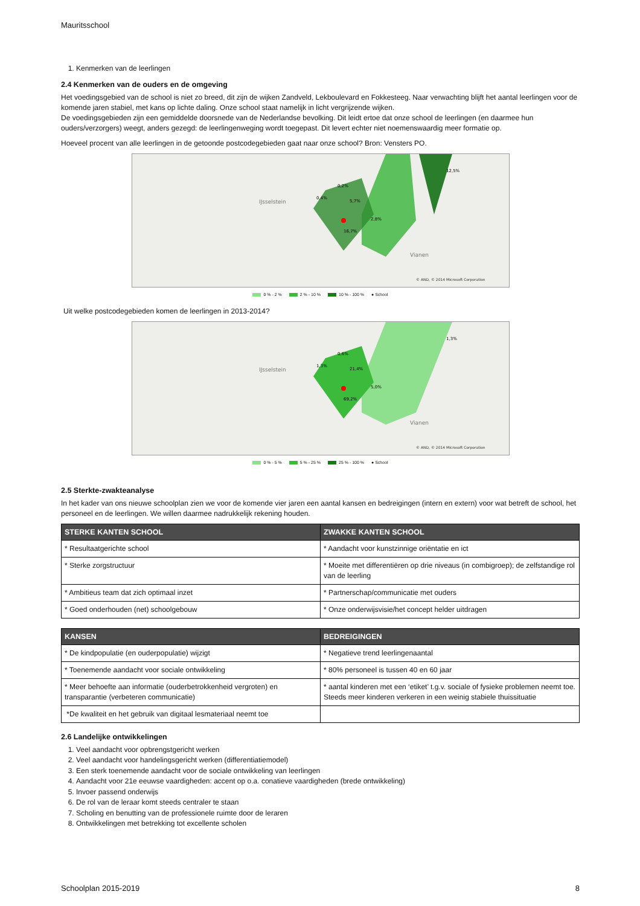Mauritsschool
1. Kenmerken van de leerlingen
2.4 Kenmerken van de ouders en de omgeving
Het voedingsgebied van de school is niet zo breed, dit zijn de wijken Zandveld, Lekboulevard en Fokkesteeg. Naar verwachting blijft het aantal leerlingen voor de komende jaren stabiel, met kans op lichte daling. Onze school staat namelijk in licht vergrijzende wijken.
De voedingsgebieden zijn een gemiddelde doorsnede van de Nederlandse bevolking. Dit leidt ertoe dat onze school de leerlingen (en daarmee hun ouders/verzorgers) weegt, anders gezegd: de leerlingenweging wordt toegepast. Dit levert echter niet noemenswaardig meer formatie op.
Hoeveel procent van alle leerlingen in de getoonde postcodegebieden gaat naar onze school? Bron: Vensters PO.
16,7%
5,7%
0,2%
12,5%
2,8%
0,4%
IJsselstein
Vianen
© AND, © 2014 Microsoft Corporation
0 % - 2 % 2 % - 10 % 10 % - 100 % ● School
Uit welke postcodegebieden komen de leerlingen in 2013-2014?
69,2%
21,4%
0,6%
1,3%
5,0%
1,3%
IJsselstein
Vianen
© AND, © 2014 Microsoft Corporation
0 % - 5 % 5 % - 25 % 25 % - 100 % ● School
2.5 Sterkte-zwakteanalyse
In het kader van ons nieuwe schoolplan zien we voor de komende vier jaren een aantal kansen en bedreigingen (intern en extern) voor wat betreft de school, het personeel en de leerlingen. We willen daarmee nadrukkelijk rekening houden.
| STERKE KANTEN SCHOOL | ZWAKKE KANTEN SCHOOL |
| --- | --- |
| * Resultaatgerichte school | * Aandacht voor kunstzinnige oriëntatie en ict |
| * Sterke zorgstructuur | * Moeite met differentiëren op drie niveaus (in combigroep); de zelfstandige rol van de leerling |
| * Ambitieus team dat zich optimaal inzet | * Partnerschap/communicatie met ouders |
| * Goed onderhouden (net) schoolgebouw | * Onze onderwijsvisie/het concept helder uitdragen |
| KANSEN | BEDREIGINGEN |
| --- | --- |
| * De kindpopulatie (en ouderpopulatie) wijzigt | * Negatieve trend leerlingenaantal |
| * Toenemende aandacht voor sociale ontwikkeling | * 80% personeel is tussen 40 en 60 jaar |
| * Meer behoefte aan informatie (ouderbetrokkenheid vergroten) en transparantie (verbeteren communicatie) | * aantal kinderen met een ‘etiket’ t.g.v. sociale of fysieke problemen neemt toe. Steeds meer kinderen verkeren in een weinig stabiele thuissituatie |
| *De kwaliteit en het gebruik van digitaal lesmateriaal neemt toe | |
2.6 Landelijke ontwikkelingen
1. Veel aandacht voor opbrengstgericht werken
2. Veel aandacht voor handelingsgericht werken (differentiatiemodel)
3. Een sterk toenemende aandacht voor de sociale ontwikkeling van leerlingen
4. Aandacht voor 21e eeuwse vaardigheden: accent op o.a. conatieve vaardigheden (brede ontwikkeling)
5. Invoer passend onderwijs
6. De rol van de leraar komt steeds centraler te staan
7. Scholing en benutting van de professionele ruimte door de leraren
8. Ontwikkelingen met betrekking tot excellente scholen
Schoolplan 2015-2019 8